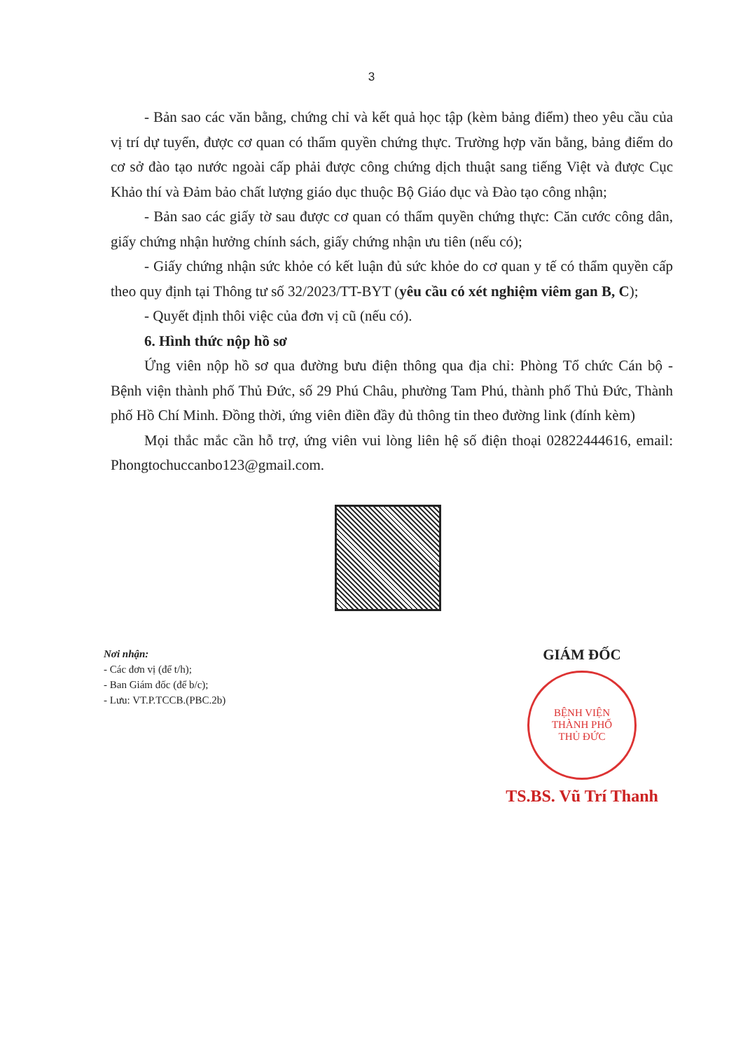3
- Bản sao các văn bằng, chứng chỉ và kết quả học tập (kèm bảng điểm) theo yêu cầu của vị trí dự tuyển, được cơ quan có thẩm quyền chứng thực. Trường hợp văn bằng, bảng điểm do cơ sở đào tạo nước ngoài cấp phải được công chứng dịch thuật sang tiếng Việt và được Cục Khảo thí và Đảm bảo chất lượng giáo dục thuộc Bộ Giáo dục và Đào tạo công nhận;
- Bản sao các giấy tờ sau được cơ quan có thẩm quyền chứng thực: Căn cước công dân, giấy chứng nhận hưởng chính sách, giấy chứng nhận ưu tiên (nếu có);
- Giấy chứng nhận sức khỏe có kết luận đủ sức khỏe do cơ quan y tế có thẩm quyền cấp theo quy định tại Thông tư số 32/2023/TT-BYT (yêu cầu có xét nghiệm viêm gan B, C);
- Quyết định thôi việc của đơn vị cũ (nếu có).
6. Hình thức nộp hồ sơ
Ứng viên nộp hồ sơ qua đường bưu điện thông qua địa chỉ: Phòng Tổ chức Cán bộ - Bệnh viện thành phố Thủ Đức, số 29 Phú Châu, phường Tam Phú, thành phố Thủ Đức, Thành phố Hồ Chí Minh. Đồng thời, ứng viên điền đầy đủ thông tin theo đường link (đính kèm)
Mọi thắc mắc cần hỗ trợ, ứng viên vui lòng liên hệ số điện thoại 02822444616, email: Phongtochuccanbo123@gmail.com.
Nơi nhận:
- Các đơn vị (để t/h);
- Ban Giám đốc (để b/c);
- Lưu: VT.P.TCCB.(PBC.2b)
GIÁM ĐỐC
BỆNH VIỆN
THÀNH PHỐ
THỦ ĐỨC
TS.BS. Vũ Trí Thanh